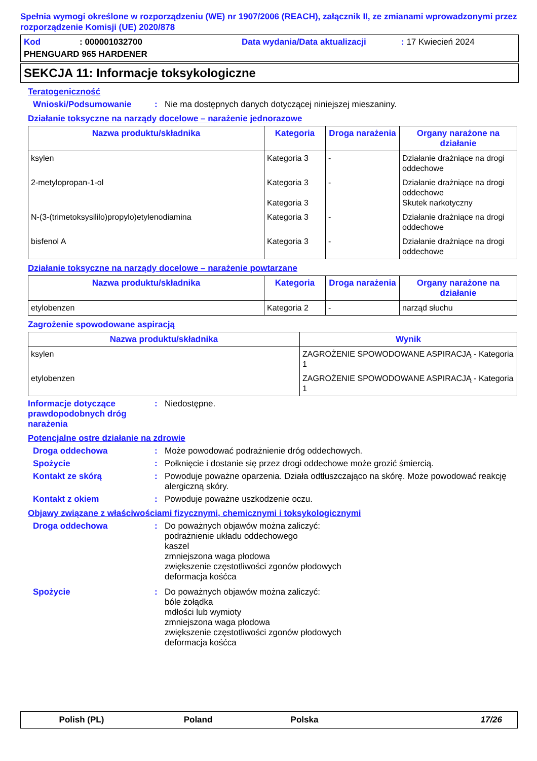Spełnia wymogi określone w rozporządzeniu (WE) nr 1907/2006 (REACH), załącznik II, ze zmianami wprowadzonymi przez rozporządzenie Komisji (UE) 2020/878
Kod: 000001032700 Data wydania/Data aktualizacji: 17 Kwiecień 2024
PHENGUARD 965 HARDENER
SEKCJA 11: Informacje toksykologiczne
Teratogeniczność
Wnioski/Podsumowanie: Nie ma dostępnych danych dotyczącej niniejszej mieszaniny.
Działanie toksyczne na narządy docelowe – narażenie jednorazowe
| Nazwa produktu/składnika | Kategoria | Droga narażenia | Organy narażone na działanie |
| --- | --- | --- | --- |
| ksylen | Kategoria 3 | - | Działanie drażniące na drogi oddechowe |
| 2-metylopropan-1-ol | Kategoria 3 Kategoria 3 | - | Działanie drażniące na drogi oddechowe Skutek narkotyczny |
| N-(3-(trimetoksysililo)propylo)etylenodiamina | Kategoria 3 | - | Działanie drażniące na drogi oddechowe |
| bisfenol A | Kategoria 3 | - | Działanie drażniące na drogi oddechowe |
Działanie toksyczne na narządy docelowe – narażenie powtarzane
| Nazwa produktu/składnika | Kategoria | Droga narażenia | Organy narażone na działanie |
| --- | --- | --- | --- |
| etylobenzen | Kategoria 2 | - | narząd słuchu |
Zagrożenie spowodowane aspiracją
| Nazwa produktu/składnika | Wynik |
| --- | --- |
| ksylen | ZAGROŻENIE SPOWODOWANE ASPIRACJĄ - Kategoria 1 |
| etylobenzen | ZAGROŻENIE SPOWODOWANE ASPIRACJĄ - Kategoria 1 |
Informacje dotyczące prawdopodobnych dróg narażenia: Niedostępne.
Potencjalne ostre działanie na zdrowie
Droga oddechowa: Może powodować podrażnienie dróg oddechowych.
Spożycie: Połknięcie i dostanie się przez drogi oddechowe może grozić śmiercią.
Kontakt ze skórą: Powoduje poważne oparzenia. Działa odtłuszczająco na skórę. Może powodować reakcję alergiczną skóry.
Kontakt z okiem: Powoduje poważne uszkodzenie oczu.
Objawy związane z właściwościami fizycznymi, chemicznymi i toksykologicznymi
Droga oddechowa: Do poważnych objawów można zaliczyć:
podrażnienie układu oddechowego
kaszel
zmniejszona waga płodowa
zwiększenie częstotliwości zgonów płodowych
deformacja kośćca
Spożycie: Do poważnych objawów można zaliczyć:
bóle żołądka
mdłości lub wymioty
zmniejszona waga płodowa
zwiększenie częstotliwości zgonów płodowych
deformacja kośćca
Polish (PL) Poland Polska 17/26